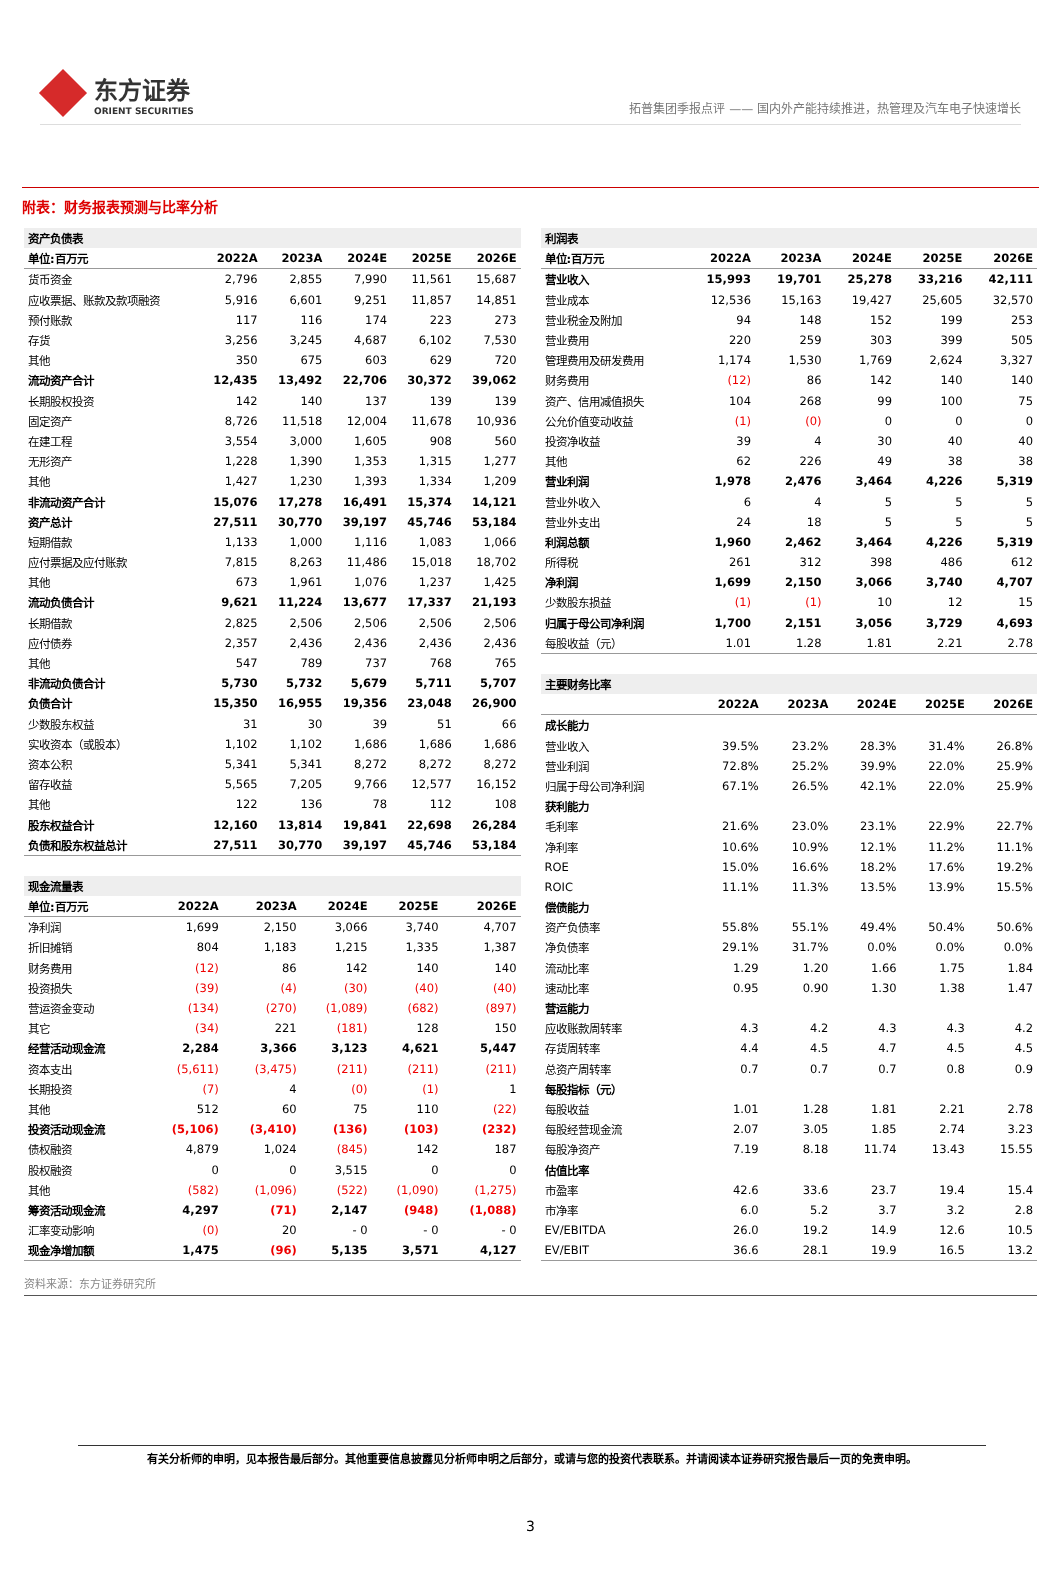东方证券
ORIENT SECURITIES
拓普集团季报点评 —— 国内外产能持续推进，热管理及汽车电子快速增长
附表：财务报表预测与比率分析
| 资产负债表 | | | | | |
| 单位:百万元 | 2022A | 2023A | 2024E | 2025E | 2026E |
| 货币资金 | 2,796 | 2,855 | 7,990 | 11,561 | 15,687 |
| 应收票据、账款及款项融资 | 5,916 | 6,601 | 9,251 | 11,857 | 14,851 |
| 预付账款 | 117 | 116 | 174 | 223 | 273 |
| 存货 | 3,256 | 3,245 | 4,687 | 6,102 | 7,530 |
| 其他 | 350 | 675 | 603 | 629 | 720 |
| 流动资产合计 | 12,435 | 13,492 | 22,706 | 30,372 | 39,062 |
| 长期股权投资 | 142 | 140 | 137 | 139 | 139 |
| 固定资产 | 8,726 | 11,518 | 12,004 | 11,678 | 10,936 |
| 在建工程 | 3,554 | 3,000 | 1,605 | 908 | 560 |
| 无形资产 | 1,228 | 1,390 | 1,353 | 1,315 | 1,277 |
| 其他 | 1,427 | 1,230 | 1,393 | 1,334 | 1,209 |
| 非流动资产合计 | 15,076 | 17,278 | 16,491 | 15,374 | 14,121 |
| 资产总计 | 27,511 | 30,770 | 39,197 | 45,746 | 53,184 |
| 短期借款 | 1,133 | 1,000 | 1,116 | 1,083 | 1,066 |
| 应付票据及应付账款 | 7,815 | 8,263 | 11,486 | 15,018 | 18,702 |
| 其他 | 673 | 1,961 | 1,076 | 1,237 | 1,425 |
| 流动负债合计 | 9,621 | 11,224 | 13,677 | 17,337 | 21,193 |
| 长期借款 | 2,825 | 2,506 | 2,506 | 2,506 | 2,506 |
| 应付债券 | 2,357 | 2,436 | 2,436 | 2,436 | 2,436 |
| 其他 | 547 | 789 | 737 | 768 | 765 |
| 非流动负债合计 | 5,730 | 5,732 | 5,679 | 5,711 | 5,707 |
| 负债合计 | 15,350 | 16,955 | 19,356 | 23,048 | 26,900 |
| 少数股东权益 | 31 | 30 | 39 | 51 | 66 |
| 实收资本（或股本） | 1,102 | 1,102 | 1,686 | 1,686 | 1,686 |
| 资本公积 | 5,341 | 5,341 | 8,272 | 8,272 | 8,272 |
| 留存收益 | 5,565 | 7,205 | 9,766 | 12,577 | 16,152 |
| 其他 | 122 | 136 | 78 | 112 | 108 |
| 股东权益合计 | 12,160 | 13,814 | 19,841 | 22,698 | 26,284 |
| 负债和股东权益总计 | 27,511 | 30,770 | 39,197 | 45,746 | 53,184 |
| 现金流量表 | | | | | |
| 单位:百万元 | 2022A | 2023A | 2024E | 2025E | 2026E |
| 净利润 | 1,699 | 2,150 | 3,066 | 3,740 | 4,707 |
| 折旧摊销 | 804 | 1,183 | 1,215 | 1,335 | 1,387 |
| 财务费用 | (12) | 86 | 142 | 140 | 140 |
| 投资损失 | (39) | (4) | (30) | (40) | (40) |
| 营运资金变动 | (134) | (270) | (1,089) | (682) | (897) |
| 其它 | (34) | 221 | (181) | 128 | 150 |
| 经营活动现金流 | 2,284 | 3,366 | 3,123 | 4,621 | 5,447 |
| 资本支出 | (5,611) | (3,475) | (211) | (211) | (211) |
| 长期投资 | (7) | 4 | (0) | (1) | 1 |
| 其他 | 512 | 60 | 75 | 110 | (22) |
| 投资活动现金流 | (5,106) | (3,410) | (136) | (103) | (232) |
| 债权融资 | 4,879 | 1,024 | (845) | 142 | 187 |
| 股权融资 | 0 | 0 | 3,515 | 0 | 0 |
| 其他 | (582) | (1,096) | (522) | (1,090) | (1,275) |
| 筹资活动现金流 | 4,297 | (71) | 2,147 | (948) | (1,088) |
| 汇率变动影响 | (0) | 20 | - 0 | - 0 | - 0 |
| 现金净增加额 | 1,475 | (96) | 5,135 | 3,571 | 4,127 |
| 利润表 | | | | | |
| 单位:百万元 | 2022A | 2023A | 2024E | 2025E | 2026E |
| 营业收入 | 15,993 | 19,701 | 25,278 | 33,216 | 42,111 |
| 营业成本 | 12,536 | 15,163 | 19,427 | 25,605 | 32,570 |
| 营业税金及附加 | 94 | 148 | 152 | 199 | 253 |
| 营业费用 | 220 | 259 | 303 | 399 | 505 |
| 管理费用及研发费用 | 1,174 | 1,530 | 1,769 | 2,624 | 3,327 |
| 财务费用 | (12) | 86 | 142 | 140 | 140 |
| 资产、信用减值损失 | 104 | 268 | 99 | 100 | 75 |
| 公允价值变动收益 | (1) | (0) | 0 | 0 | 0 |
| 投资净收益 | 39 | 4 | 30 | 40 | 40 |
| 其他 | 62 | 226 | 49 | 38 | 38 |
| 营业利润 | 1,978 | 2,476 | 3,464 | 4,226 | 5,319 |
| 营业外收入 | 6 | 4 | 5 | 5 | 5 |
| 营业外支出 | 24 | 18 | 5 | 5 | 5 |
| 利润总额 | 1,960 | 2,462 | 3,464 | 4,226 | 5,319 |
| 所得税 | 261 | 312 | 398 | 486 | 612 |
| 净利润 | 1,699 | 2,150 | 3,066 | 3,740 | 4,707 |
| 少数股东损益 | (1) | (1) | 10 | 12 | 15 |
| 归属于母公司净利润 | 1,700 | 2,151 | 3,056 | 3,729 | 4,693 |
| 每股收益（元） | 1.01 | 1.28 | 1.81 | 2.21 | 2.78 |
| 主要财务比率 | | | | | |
| | 2022A | 2023A | 2024E | 2025E | 2026E |
| 成长能力 | | | | | |
| 营业收入 | 39.5% | 23.2% | 28.3% | 31.4% | 26.8% |
| 营业利润 | 72.8% | 25.2% | 39.9% | 22.0% | 25.9% |
| 归属于母公司净利润 | 67.1% | 26.5% | 42.1% | 22.0% | 25.9% |
| 获利能力 | | | | | |
| 毛利率 | 21.6% | 23.0% | 23.1% | 22.9% | 22.7% |
| 净利率 | 10.6% | 10.9% | 12.1% | 11.2% | 11.1% |
| ROE | 15.0% | 16.6% | 18.2% | 17.6% | 19.2% |
| ROIC | 11.1% | 11.3% | 13.5% | 13.9% | 15.5% |
| 偿债能力 | | | | | |
| 资产负债率 | 55.8% | 55.1% | 49.4% | 50.4% | 50.6% |
| 净负债率 | 29.1% | 31.7% | 0.0% | 0.0% | 0.0% |
| 流动比率 | 1.29 | 1.20 | 1.66 | 1.75 | 1.84 |
| 速动比率 | 0.95 | 0.90 | 1.30 | 1.38 | 1.47 |
| 营运能力 | | | | | |
| 应收账款周转率 | 4.3 | 4.2 | 4.3 | 4.3 | 4.2 |
| 存货周转率 | 4.4 | 4.5 | 4.7 | 4.5 | 4.5 |
| 总资产周转率 | 0.7 | 0.7 | 0.7 | 0.8 | 0.9 |
| 每股指标（元） | | | | | |
| 每股收益 | 1.01 | 1.28 | 1.81 | 2.21 | 2.78 |
| 每股经营现金流 | 2.07 | 3.05 | 1.85 | 2.74 | 3.23 |
| 每股净资产 | 7.19 | 8.18 | 11.74 | 13.43 | 15.55 |
| 估值比率 | | | | | |
| 市盈率 | 42.6 | 33.6 | 23.7 | 19.4 | 15.4 |
| 市净率 | 6.0 | 5.2 | 3.7 | 3.2 | 2.8 |
| EV/EBITDA | 26.0 | 19.2 | 14.9 | 12.6 | 10.5 |
| EV/EBIT | 36.6 | 28.1 | 19.9 | 16.5 | 13.2 |
资料来源：东方证券研究所
有关分析师的申明，见本报告最后部分。其他重要信息披露见分析师申明之后部分，或请与您的投资代表联系。并请阅读本证券研究报告最后一页的免责申明。
3